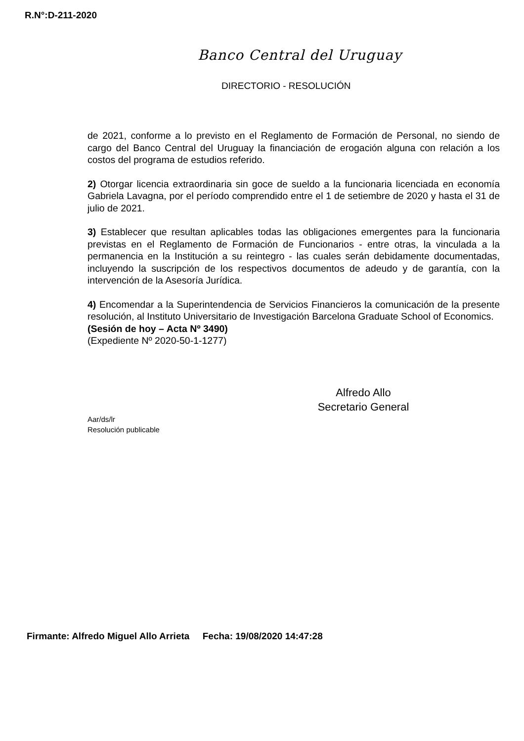R.N°:D-211-2020
Banco Central del Uruguay
DIRECTORIO - RESOLUCIÓN
de 2021, conforme a lo previsto en el Reglamento de Formación de Personal, no siendo de cargo del Banco Central del Uruguay la financiación de erogación alguna con relación a los costos del programa de estudios referido.
2) Otorgar licencia extraordinaria sin goce de sueldo a la funcionaria licenciada en economía Gabriela Lavagna, por el período comprendido entre el 1 de setiembre de 2020 y hasta el 31 de julio de 2021.
3) Establecer que resultan aplicables todas las obligaciones emergentes para la funcionaria previstas en el Reglamento de Formación de Funcionarios - entre otras, la vinculada a la permanencia en la Institución a su reintegro - las cuales serán debidamente documentadas, incluyendo la suscripción de los respectivos documentos de adeudo y de garantía, con la intervención de la Asesoría Jurídica.
4) Encomendar a la Superintendencia de Servicios Financieros la comunicación de la presente resolución, al Instituto Universitario de Investigación Barcelona Graduate School of Economics.
(Sesión de hoy – Acta Nº 3490)
(Expediente Nº 2020-50-1-1277)
Alfredo Allo
Secretario General
Aar/ds/lr
Resolución publicable
Firmante: Alfredo Miguel Allo Arrieta Fecha: 19/08/2020 14:47:28